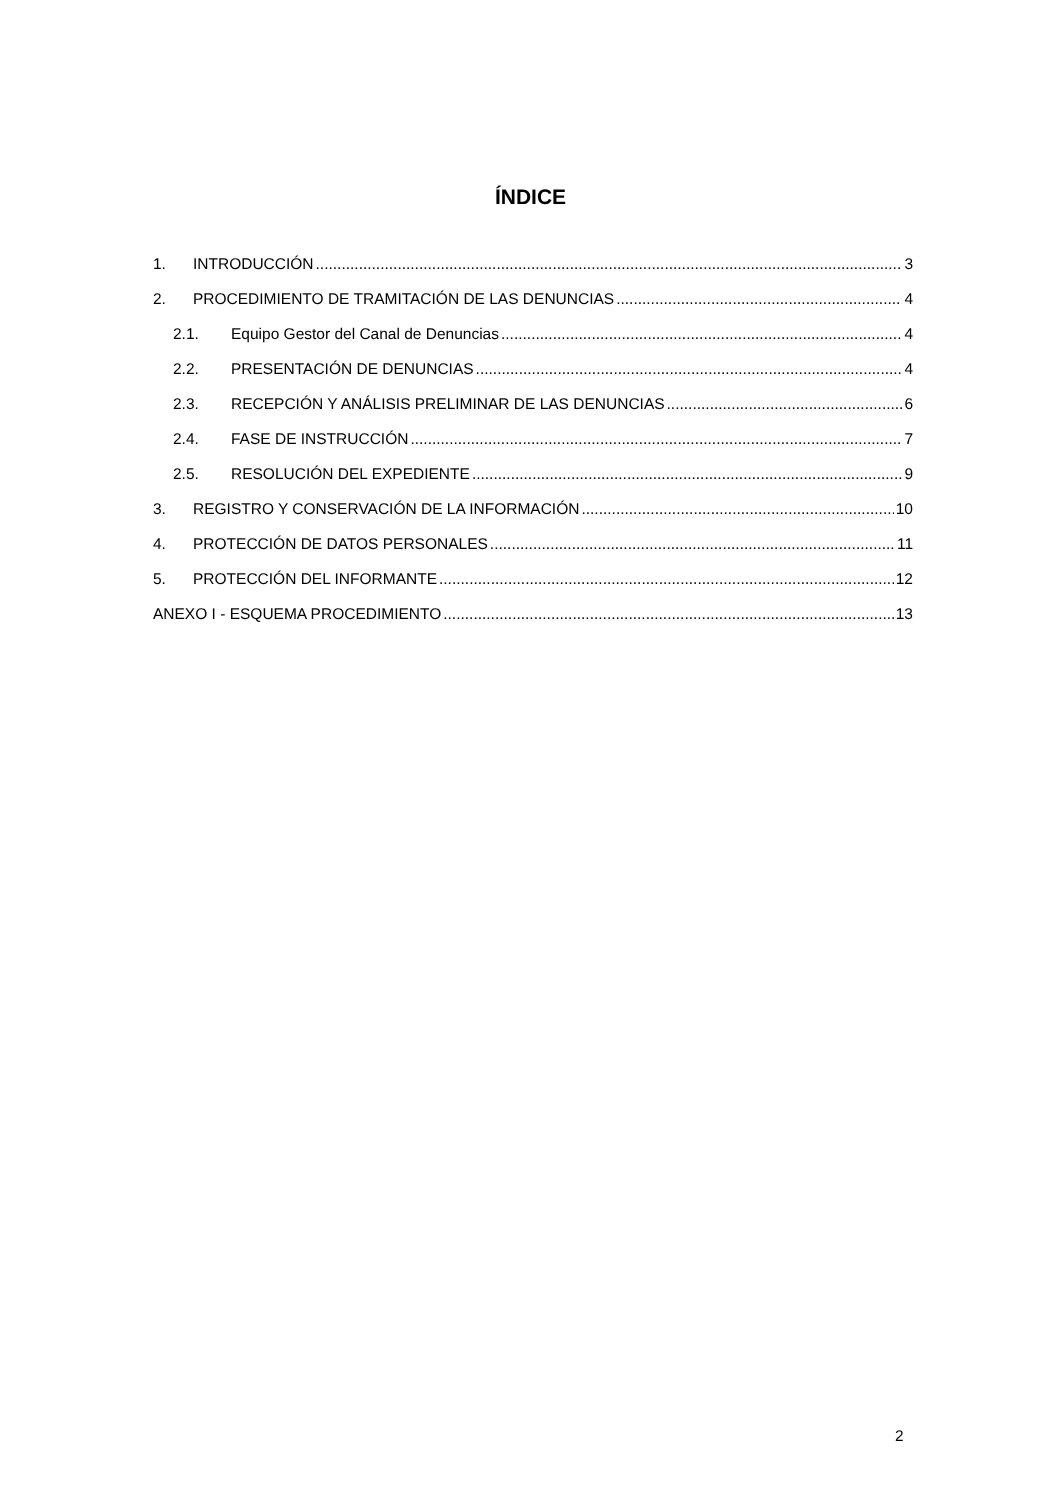ÍNDICE
1. INTRODUCCIÓN 3
2. PROCEDIMIENTO DE TRAMITACIÓN DE LAS DENUNCIAS 4
2.1. Equipo Gestor del Canal de Denuncias 4
2.2. PRESENTACIÓN DE DENUNCIAS 4
2.3. RECEPCIÓN Y ANÁLISIS PRELIMINAR DE LAS DENUNCIAS 6
2.4. FASE DE INSTRUCCIÓN 7
2.5. RESOLUCIÓN DEL EXPEDIENTE 9
3. REGISTRO Y CONSERVACIÓN DE LA INFORMACIÓN 10
4. PROTECCIÓN DE DATOS PERSONALES 11
5. PROTECCIÓN DEL INFORMANTE 12
ANEXO I - ESQUEMA PROCEDIMIENTO 13
2